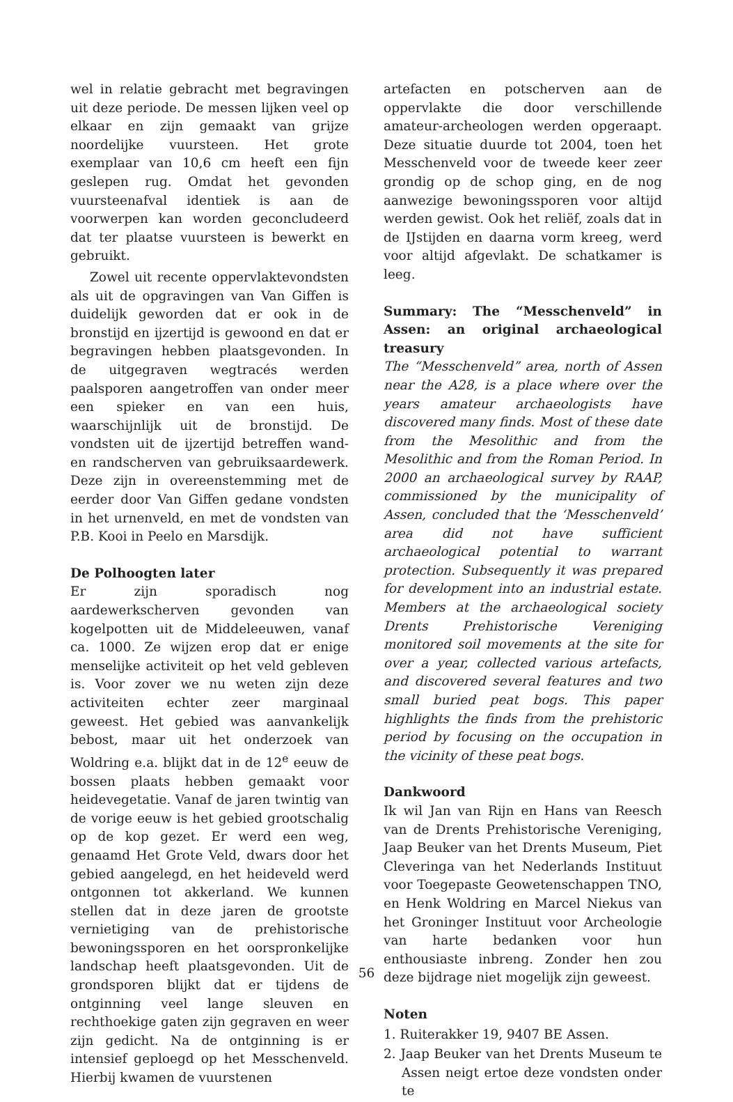wel in relatie gebracht met begravingen uit deze periode. De messen lijken veel op elkaar en zijn gemaakt van grijze noordelijke vuursteen. Het grote exemplaar van 10,6 cm heeft een fijn geslepen rug. Omdat het gevonden vuursteenafval identiek is aan de voorwerpen kan worden geconcludeerd dat ter plaatse vuursteen is bewerkt en gebruikt.
Zowel uit recente oppervlaktevondsten als uit de opgravingen van Van Giffen is duidelijk geworden dat er ook in de bronstijd en ijzertijd is gewoond en dat er begravingen hebben plaatsgevonden. In de uitgegraven wegtracés werden paalsporen aangetroffen van onder meer een spieker en van een huis, waarschijnlijk uit de bronstijd. De vondsten uit de ijzertijd betreffen wand- en randscherven van gebruiksaardewerk. Deze zijn in overeenstemming met de eerder door Van Giffen gedane vondsten in het urnenveld, en met de vondsten van P.B. Kooi in Peelo en Marsdijk.
De Polhoogten later
Er zijn sporadisch nog aardewerkscherven gevonden van kogelpotten uit de Middeleeuwen, vanaf ca. 1000. Ze wijzen erop dat er enige menselijke activiteit op het veld gebleven is. Voor zover we nu weten zijn deze activiteiten echter zeer marginaal geweest. Het gebied was aanvankelijk bebost, maar uit het onderzoek van Woldring e.a. blijkt dat in de 12<sup>e</sup> eeuw de bossen plaats hebben gemaakt voor heidevegetatie. Vanaf de jaren twintig van de vorige eeuw is het gebied grootschalig op de kop gezet. Er werd een weg, genaamd Het Grote Veld, dwars door het gebied aangelegd, en het heideveld werd ontgonnen tot akkerland. We kunnen stellen dat in deze jaren de grootste vernietiging van de prehistorische bewoningssporen en het oorspronkelijke landschap heeft plaatsgevonden. Uit de grondsporen blijkt dat er tijdens de ontginning veel lange sleuven en rechthoekige gaten zijn gegraven en weer zijn gedicht. Na de ontginning is er intensief geploegd op het Messchenveld. Hierbij kwamen de vuurstenen
artefacten en potscherven aan de oppervlakte die door verschillende amateur-archeologen werden opgeraapt. Deze situatie duurde tot 2004, toen het Messchenveld voor de tweede keer zeer grondig op de schop ging, en de nog aanwezige bewoningssporen voor altijd werden gewist. Ook het reliëf, zoals dat in de IJstijden en daarna vorm kreeg, werd voor altijd afgevlakt. De schatkamer is leeg.
Summary: The “Messchenveld” in Assen: an original archaeological treasury
The “Messchenveld” area, north of Assen near the A28, is a place where over the years amateur archaeologists have discovered many finds. Most of these date from the Mesolithic and from the Mesolithic and from the Roman Period. In 2000 an archaeological survey by RAAP, commissioned by the municipality of Assen, concluded that the ‘Messchenveld’ area did not have sufficient archaeological potential to warrant protection. Subsequently it was prepared for development into an industrial estate. Members at the archaeological society Drents Prehistorische Vereniging monitored soil movements at the site for over a year, collected various artefacts, and discovered several features and two small buried peat bogs. This paper highlights the finds from the prehistoric period by focusing on the occupation in the vicinity of these peat bogs.
Dankwoord
Ik wil Jan van Rijn en Hans van Reesch van de Drents Prehistorische Vereniging, Jaap Beuker van het Drents Museum, Piet Cleveringa van het Nederlands Instituut voor Toegepaste Geowetenschappen TNO, en Henk Woldring en Marcel Niekus van het Groninger Instituut voor Archeologie van harte bedanken voor hun enthousiaste inbreng. Zonder hen zou deze bijdrage niet mogelijk zijn geweest.
Noten
1. Ruiterakker 19, 9407 BE Assen.
2. Jaap Beuker van het Drents Museum te Assen neigt ertoe deze vondsten onder te
56